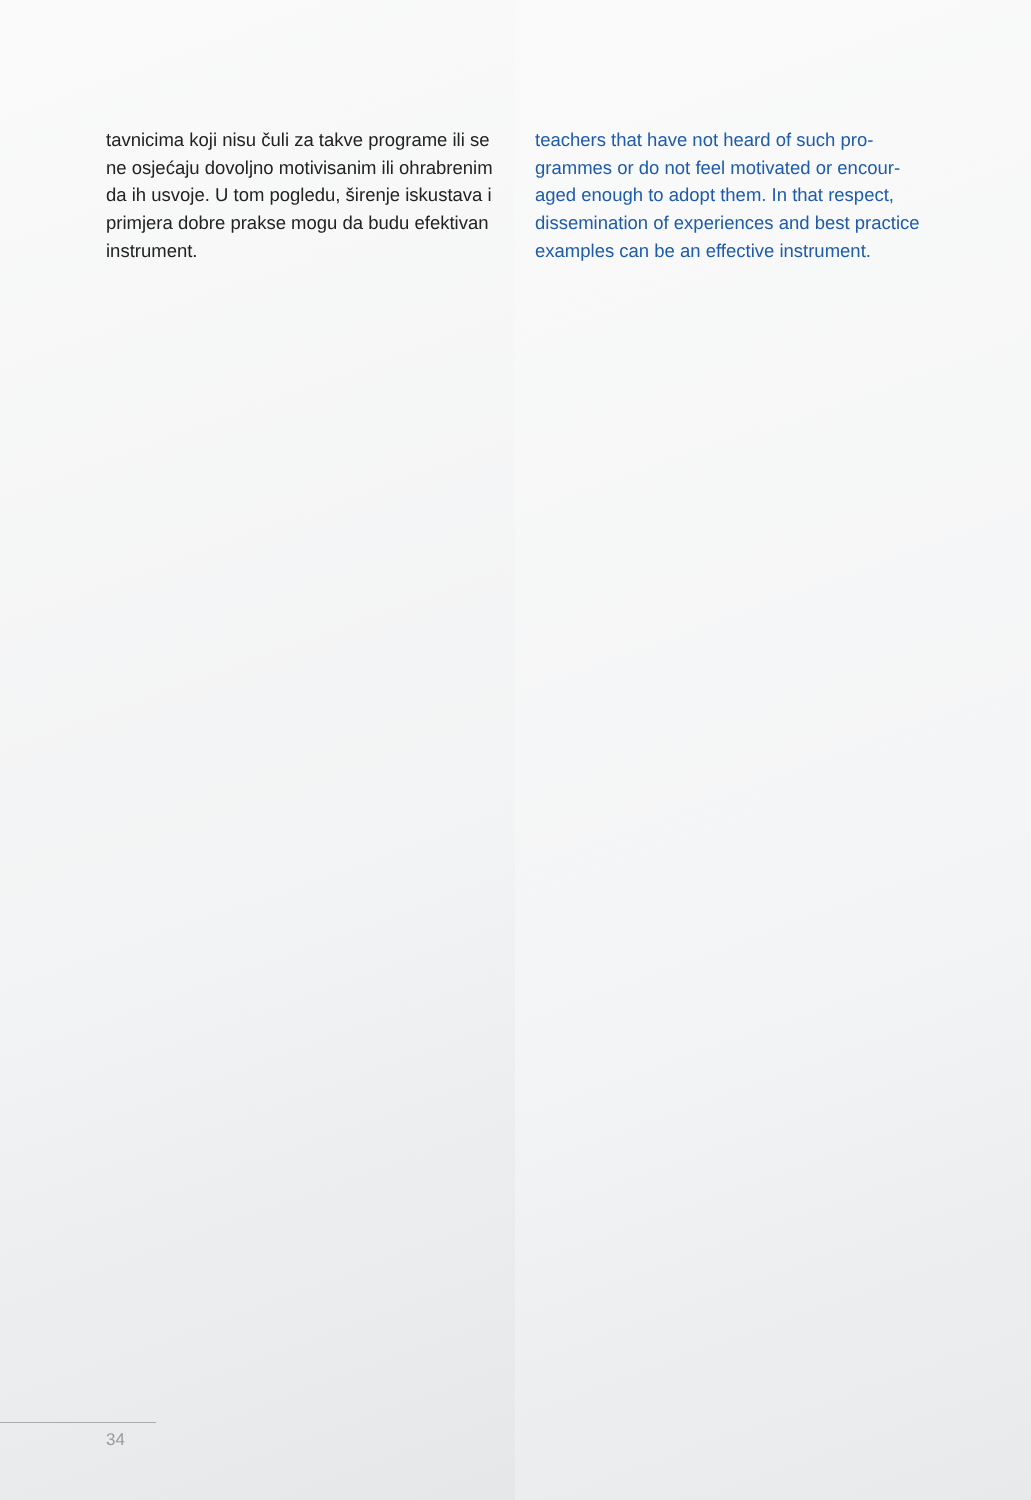tavnicima koji nisu čuli za takve programe ili se ne osjećaju dovoljno motivisanim ili ohrabren­im da ih usvoje. U tom pogledu, širenje iskus­tava i primjera dobre prakse mogu da budu efektivan instrument.
teachers that have not heard of such pro­grammes or do not feel motivated or encour­aged enough to adopt them. In that respect, dissemination of experiences and best prac­tice examples can be an effective instrument.
34